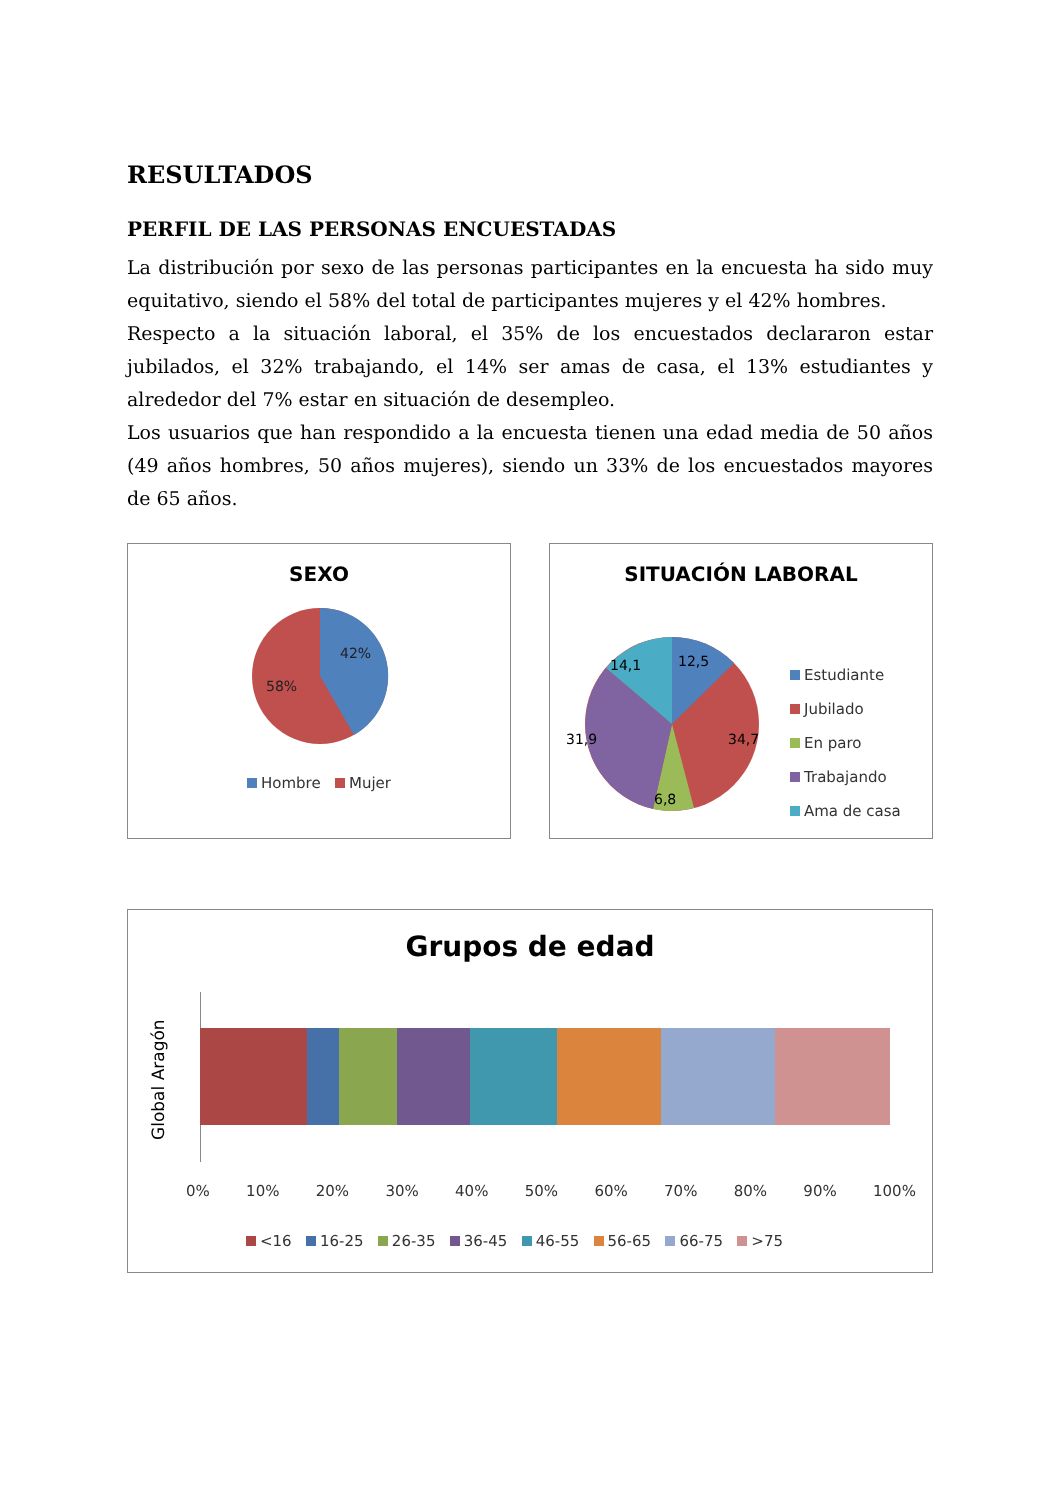RESULTADOS
PERFIL DE LAS PERSONAS ENCUESTADAS
La distribución por sexo de las personas participantes en la encuesta ha sido muy equitativo, siendo el 58% del total de participantes mujeres y el 42% hombres.
Respecto a la situación laboral, el 35% de los encuestados declararon estar jubilados, el 32% trabajando, el 14% ser amas de casa, el 13% estudiantes y alrededor del 7% estar en situación de desempleo.
Los usuarios que han respondido a la encuesta tienen una edad media de 50 años (49 años hombres, 50 años mujeres), siendo un 33% de los encuestados mayores de 65 años.
SEXO
42%
58%
Hombre Mujer
SITUACIÓN LABORAL
12,5
14,1
34,7
31,9
6,8
Estudiante
Jubilado
En paro
Trabajando
Ama de casa
Grupos de edad
Global Aragón
0% 10% 20% 30% 40% 50% 60% 70% 80% 90% 100%
<16 16-25 26-35 36-45 46-55 56-65 66-75 >75